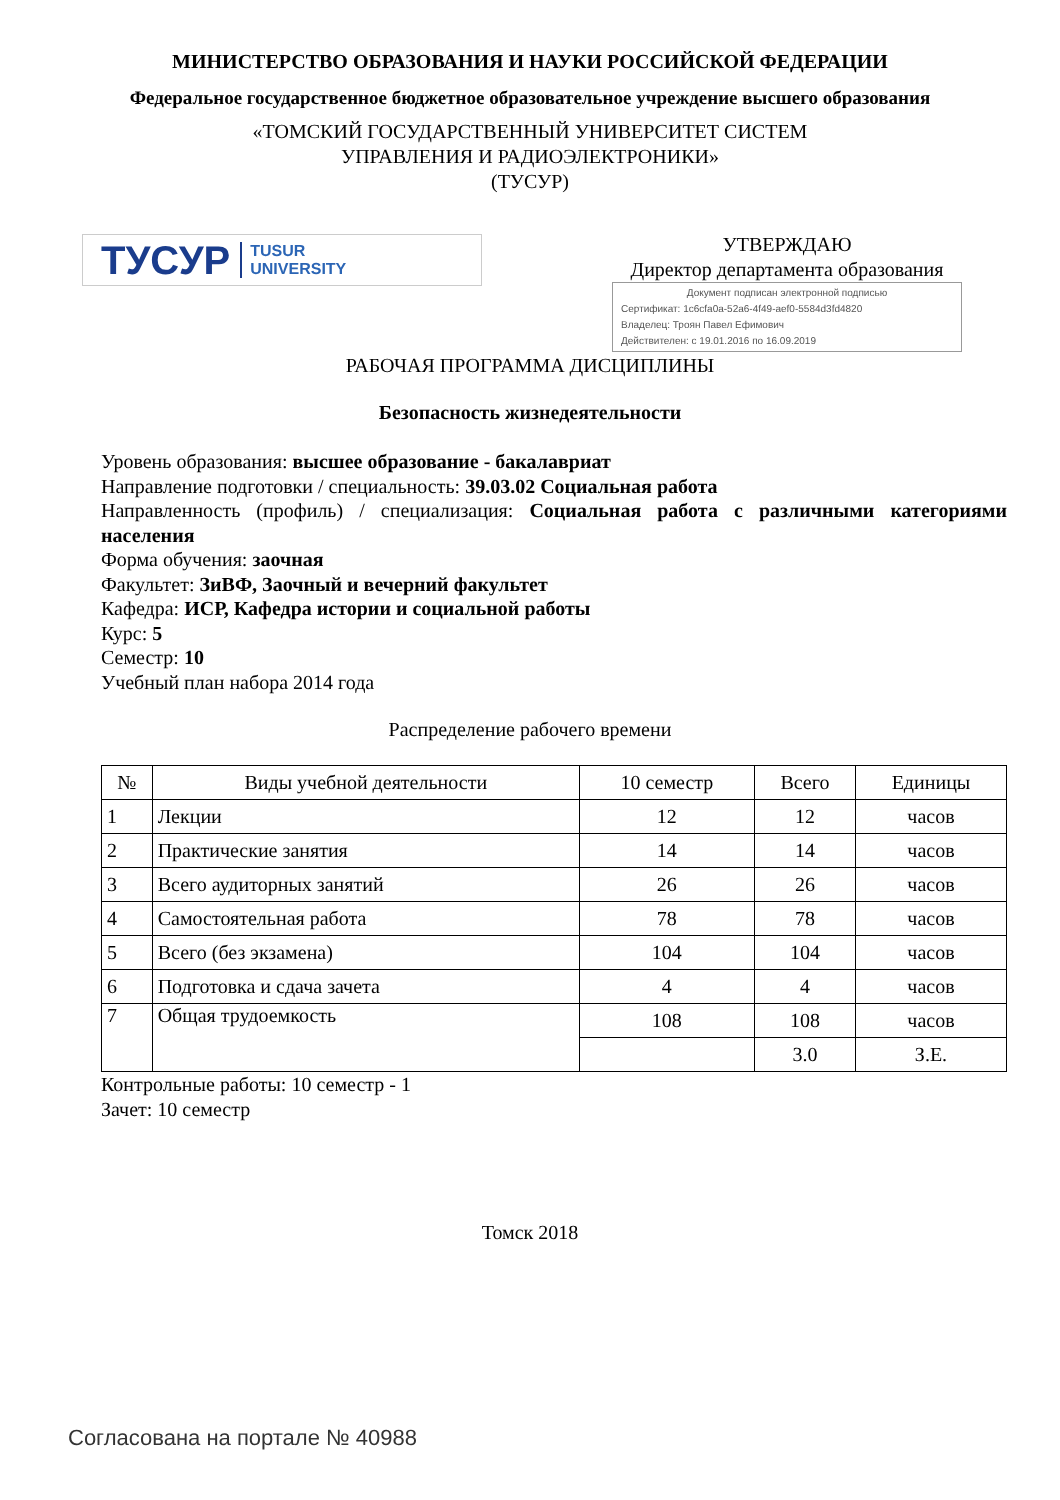МИНИСТЕРСТВО ОБРАЗОВАНИЯ И НАУКИ РОССИЙСКОЙ ФЕДЕРАЦИИ
Федеральное государственное бюджетное образовательное учреждение высшего образования
«ТОМСКИЙ ГОСУДАРСТВЕННЫЙ УНИВЕРСИТЕТ СИСТЕМ
УПРАВЛЕНИЯ И РАДИОЭЛЕКТРОНИКИ»
(ТУСУР)
ТУСУР TUSUR
UNIVERSITY
УТВЕРЖДАЮ
Директор департамента образования
Документ подписан электронной подписью
Сертификат: 1c6cfa0a-52a6-4f49-aef0-5584d3fd4820
Владелец: Троян Павел Ефимович
Действителен: с 19.01.2016 по 16.09.2019
РАБОЧАЯ ПРОГРАММА ДИСЦИПЛИНЫ
Безопасность жизнедеятельности
Уровень образования: высшее образование - бакалавриат
Направление подготовки / специальность: 39.03.02 Социальная работа
Направленность (профиль) / специализация: Социальная работа с различными категориями населения
Форма обучения: заочная
Факультет: ЗиВФ, Заочный и вечерний факультет
Кафедра: ИСР, Кафедра истории и социальной работы
Курс: 5
Семестр: 10
Учебный план набора 2014 года
Распределение рабочего времени
| № | Виды учебной деятельности | 10 семестр | Всего | Единицы |
| --- | --- | --- | --- | --- |
| 1 | Лекции | 12 | 12 | часов |
| 2 | Практические занятия | 14 | 14 | часов |
| 3 | Всего аудиторных занятий | 26 | 26 | часов |
| 4 | Самостоятельная работа | 78 | 78 | часов |
| 5 | Всего (без экзамена) | 104 | 104 | часов |
| 6 | Подготовка и сдача зачета | 4 | 4 | часов |
| 7 | Общая трудоемкость | 108 | 108 | часов |
| | | | 3.0 | З.Е. |
Контрольные работы: 10 семестр - 1
Зачет: 10 семестр
Томск 2018
Согласована на портале № 40988